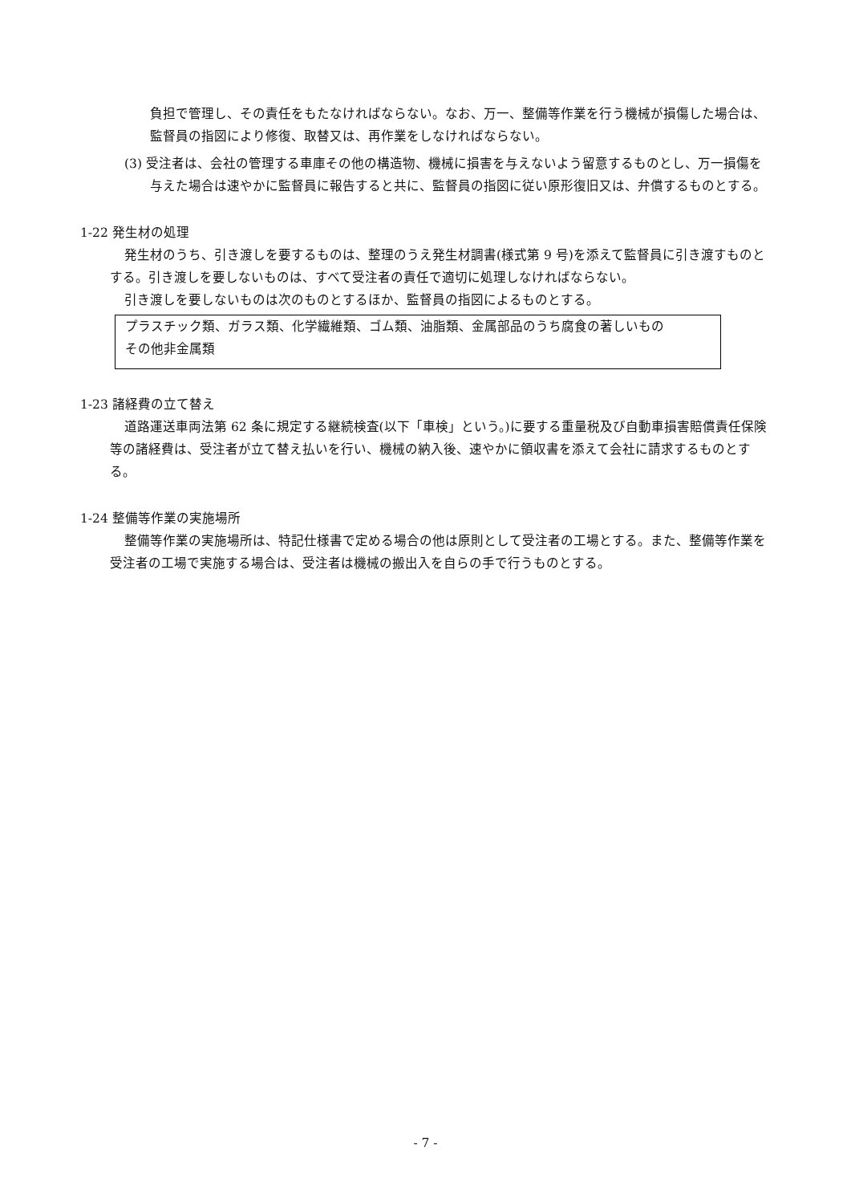負担で管理し、その責任をもたなければならない。なお、万一、整備等作業を行う機械が損傷した場合は、監督員の指図により修復、取替又は、再作業をしなければならない。
(3) 受注者は、会社の管理する車庫その他の構造物、機械に損害を与えないよう留意するものとし、万一損傷を与えた場合は速やかに監督員に報告すると共に、監督員の指図に従い原形復旧又は、弁償するものとする。
1-22 発生材の処理
発生材のうち、引き渡しを要するものは、整理のうえ発生材調書(様式第 9 号)を添えて監督員に引き渡すものとする。引き渡しを要しないものは、すべて受注者の責任で適切に処理しなければならない。
引き渡しを要しないものは次のものとするほか、監督員の指図によるものとする。
プラスチック類、ガラス類、化学繊維類、ゴム類、油脂類、金属部品のうち腐食の著しいもの
その他非金属類
1-23 諸経費の立て替え
道路運送車両法第 62 条に規定する継続検査(以下「車検」という。)に要する重量税及び自動車損害賠償責任保険等の諸経費は、受注者が立て替え払いを行い、機械の納入後、速やかに領収書を添えて会社に請求するものとする。
1-24 整備等作業の実施場所
整備等作業の実施場所は、特記仕様書で定める場合の他は原則として受注者の工場とする。また、整備等作業を受注者の工場で実施する場合は、受注者は機械の搬出入を自らの手で行うものとする。
- 7 -